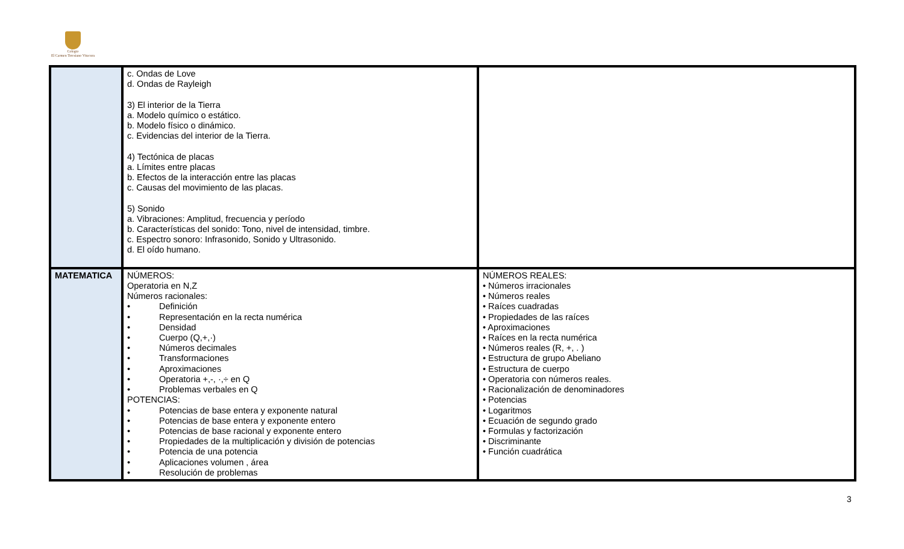Colegio
El Carmen Teresiano Vitacura
| | c. Ondas de Love d. Ondas de Rayleigh 3) El interior de la Tierra a. Modelo químico o estático. b. Modelo físico o dinámico. c. Evidencias del interior de la Tierra. 4) Tectónica de placas a. Límites entre placas b. Efectos de la interacción entre las placas c. Causas del movimiento de las placas. 5) Sonido a. Vibraciones: Amplitud, frecuencia y período b. Características del sonido: Tono, nivel de intensidad, timbre. c. Espectro sonoro: Infrasonido, Sonido y Ultrasonido. d. El oído humano. | |
| MATEMATICA | NÚMEROS: Operatoria en N,Z Números racionales: • Definición • Representación en la recta numérica • Densidad • Cuerpo (Q,+,·) • Números decimales • Transformaciones • Aproximaciones • Operatoria +,-, ·,÷ en Q • Problemas verbales en Q POTENCIAS: • Potencias de base entera y exponente natural • Potencias de base entera y exponente entero • Potencias de base racional y exponente entero • Propiedades de la multiplicación y división de potencias • Potencia de una potencia • Aplicaciones volumen , área • Resolución de problemas | NÚMEROS REALES: • Números irracionales • Números reales • Raíces cuadradas • Propiedades de las raíces • Aproximaciones • Raíces en la recta numérica • Números reales (R, +, . ) • Estructura de grupo Abeliano • Estructura de cuerpo • Operatoria con números reales. • Racionalización de denominadores • Potencias • Logaritmos • Ecuación de segundo grado • Formulas y factorización • Discriminante • Función cuadrática |
3